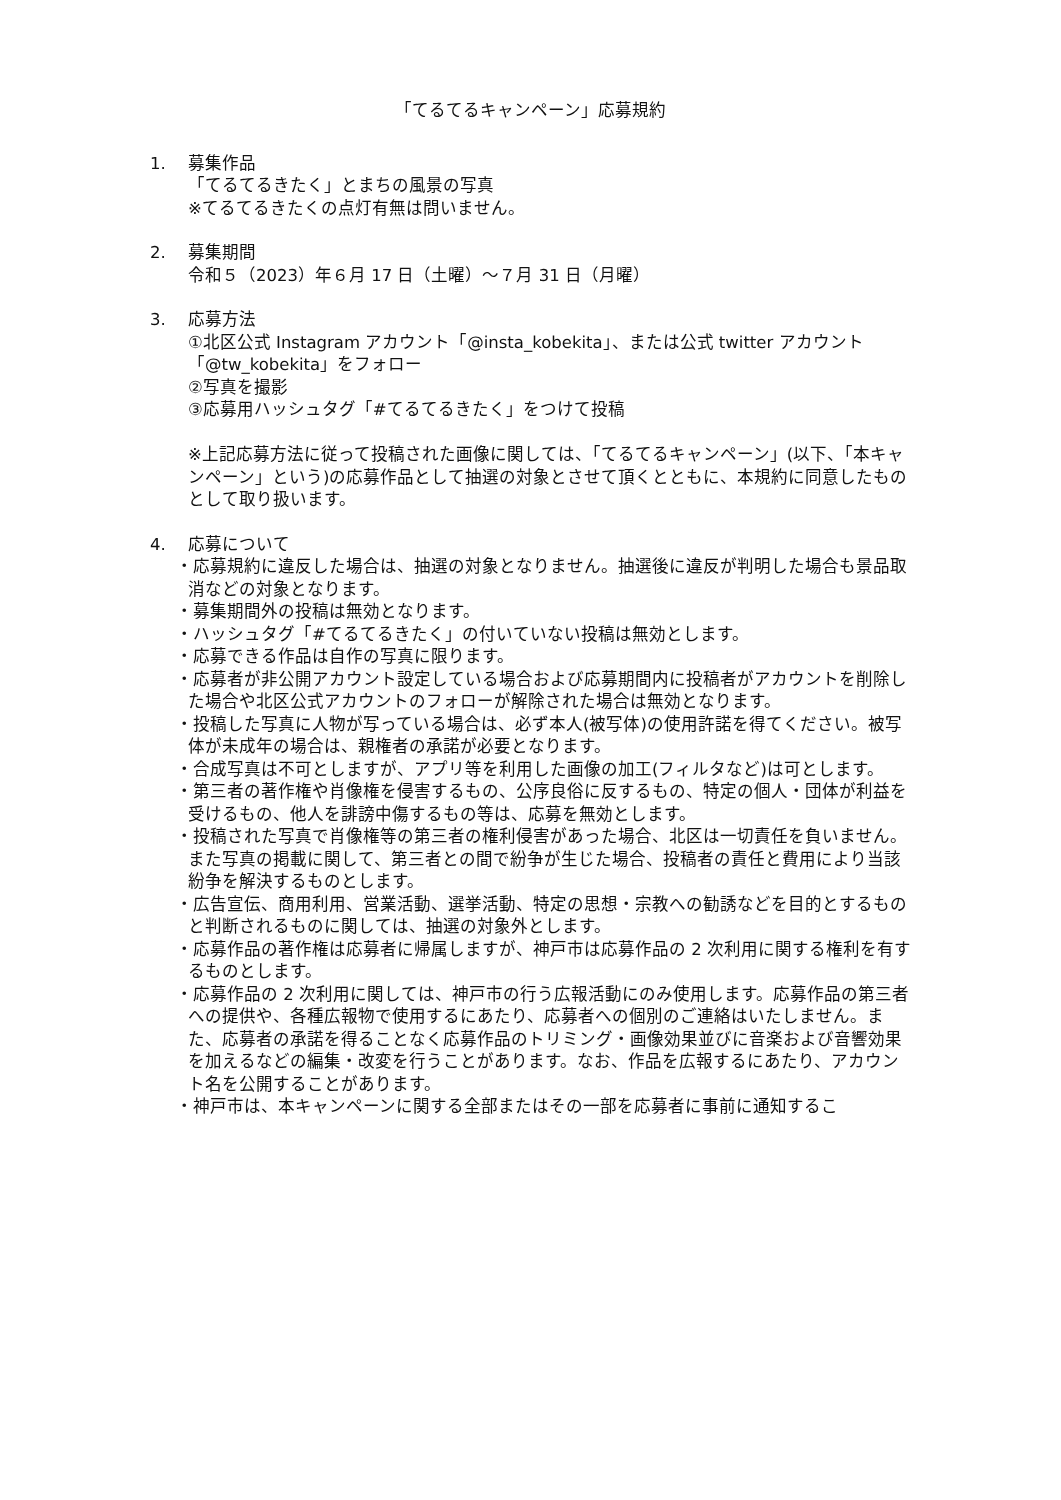「てるてるキャンペーン」応募規約
1. 募集作品
「てるてるきたく」とまちの風景の写真
※てるてるきたくの点灯有無は問いません。
2. 募集期間
令和５（2023）年６月 17 日（土曜）～７月 31 日（月曜）
3. 応募方法
①北区公式 Instagram アカウント「@insta_kobekita」、または公式 twitter アカウント「@tw_kobekita」をフォロー
②写真を撮影
③応募用ハッシュタグ「#てるてるきたく」をつけて投稿
※上記応募方法に従って投稿された画像に関しては、「てるてるキャンペーン」(以下、「本キャンペーン」という)の応募作品として抽選の対象とさせて頂くとともに、本規約に同意したものとして取り扱います。
4. 応募について
・応募規約に違反した場合は、抽選の対象となりません。抽選後に違反が判明した場合も景品取消などの対象となります。
・募集期間外の投稿は無効となります。
・ハッシュタグ「#てるてるきたく」の付いていない投稿は無効とします。
・応募できる作品は自作の写真に限ります。
・応募者が非公開アカウント設定している場合および応募期間内に投稿者がアカウントを削除した場合や北区公式アカウントのフォローが解除された場合は無効となります。
・投稿した写真に人物が写っている場合は、必ず本人(被写体)の使用許諾を得てください。被写体が未成年の場合は、親権者の承諾が必要となります。
・合成写真は不可としますが、アプリ等を利用した画像の加工(フィルタなど)は可とします。
・第三者の著作権や肖像権を侵害するもの、公序良俗に反するもの、特定の個人・団体が利益を受けるもの、他人を誹謗中傷するもの等は、応募を無効とします。
・投稿された写真で肖像権等の第三者の権利侵害があった場合、北区は一切責任を負いません。また写真の掲載に関して、第三者との間で紛争が生じた場合、投稿者の責任と費用により当該紛争を解決するものとします。
・広告宣伝、商用利用、営業活動、選挙活動、特定の思想・宗教への勧誘などを目的とするものと判断されるものに関しては、抽選の対象外とします。
・応募作品の著作権は応募者に帰属しますが、神戸市は応募作品の 2 次利用に関する権利を有するものとします。
・応募作品の 2 次利用に関しては、神戸市の行う広報活動にのみ使用します。応募作品の第三者への提供や、各種広報物で使用するにあたり、応募者への個別のご連絡はいたしません。また、応募者の承諾を得ることなく応募作品のトリミング・画像効果並びに音楽および音響効果を加えるなどの編集・改変を行うことがあります。なお、作品を広報するにあたり、アカウント名を公開することがあります。
・神戸市は、本キャンペーンに関する全部またはその一部を応募者に事前に通知するこ